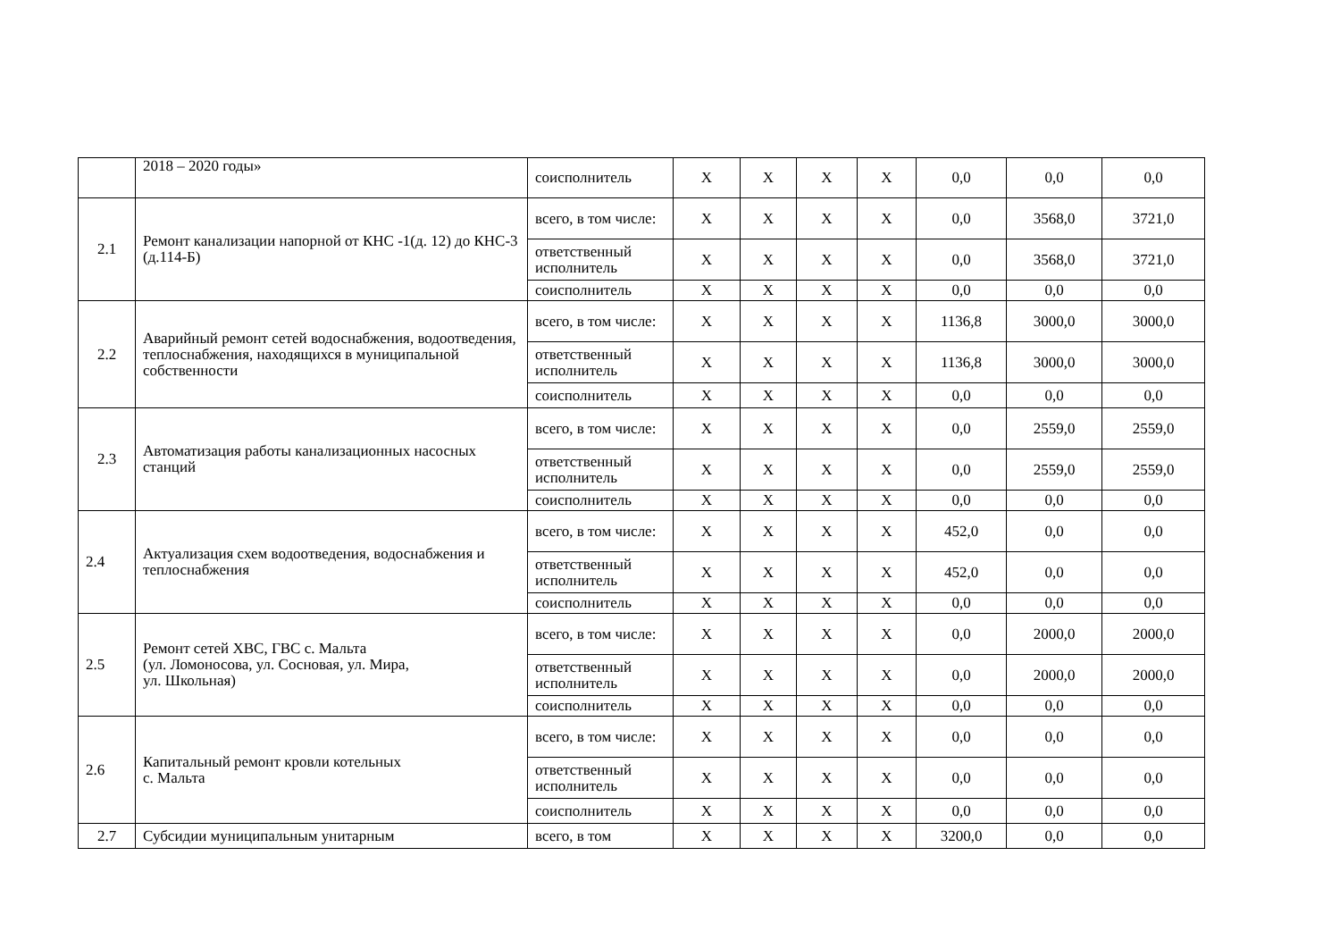| | 2018 – 2020 годы» | соисполнитель | X | X | X | X | 0,0 | 0,0 | 0,0 |
| 2.1 | Ремонт канализации напорной от КНС -1(д. 12) до КНС-3 (д.114-Б) | всего, в том числе: | X | X | X | X | 0,0 | 3568,0 | 3721,0 |
| | | ответственный исполнитель | X | X | X | X | 0,0 | 3568,0 | 3721,0 |
| | | соисполнитель | X | X | X | X | 0,0 | 0,0 | 0,0 |
| 2.2 | Аварийный ремонт сетей водоснабжения, водоотведения, теплоснабжения, находящихся в муниципальной собственности | всего, в том числе: | X | X | X | X | 1136,8 | 3000,0 | 3000,0 |
| | | ответственный исполнитель | X | X | X | X | 1136,8 | 3000,0 | 3000,0 |
| | | соисполнитель | X | X | X | X | 0,0 | 0,0 | 0,0 |
| 2.3 | Автоматизация работы канализационных насосных станций | всего, в том числе: | X | X | X | X | 0,0 | 2559,0 | 2559,0 |
| | | ответственный исполнитель | X | X | X | X | 0,0 | 2559,0 | 2559,0 |
| | | соисполнитель | X | X | X | X | 0,0 | 0,0 | 0,0 |
| 2.4 | Актуализация схем водоотведения, водоснабжения и теплоснабжения | всего, в том числе: | X | X | X | X | 452,0 | 0,0 | 0,0 |
| | | ответственный исполнитель | X | X | X | X | 452,0 | 0,0 | 0,0 |
| | | соисполнитель | X | X | X | X | 0,0 | 0,0 | 0,0 |
| 2.5 | Ремонт сетей ХВС, ГВС с. Мальта (ул. Ломоносова, ул. Сосновая, ул. Мира, ул. Школьная) | всего, в том числе: | X | X | X | X | 0,0 | 2000,0 | 2000,0 |
| | | ответственный исполнитель | X | X | X | X | 0,0 | 2000,0 | 2000,0 |
| | | соисполнитель | X | X | X | X | 0,0 | 0,0 | 0,0 |
| 2.6 | Капитальный ремонт кровли котельных с. Мальта | всего, в том числе: | X | X | X | X | 0,0 | 0,0 | 0,0 |
| | | ответственный исполнитель | X | X | X | X | 0,0 | 0,0 | 0,0 |
| | | соисполнитель | X | X | X | X | 0,0 | 0,0 | 0,0 |
| 2.7 | Субсидии муниципальным унитарным | всего, в том | X | X | X | X | 3200,0 | 0,0 | 0,0 |